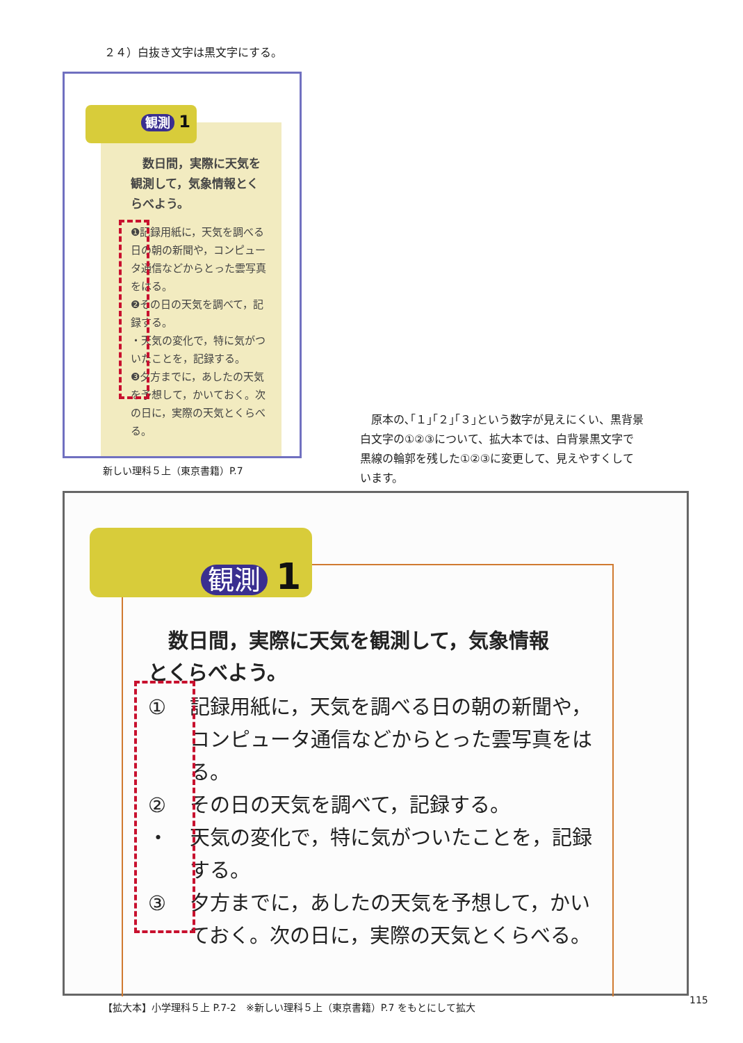２４）白抜き文字は黒文字にする。
観測 1
　数日間，実際に天気を観測して，気象情報とくらべよう。
❶記録用紙に，天気を調べる日の朝の新聞や，コンピュータ通信などからとった雲写真をはる。
❷その日の天気を調べて，記録する。
・天気の変化で，特に気がついたことを，記録する。
❸夕方までに，あしたの天気を予想して，かいておく。次の日に，実際の天気とくらべる。
新しい理科５上（東京書籍）P.7
　原本の､｢１｣｢２｣｢３｣という数字が見えにくい、黒背景白文字の①②③について、拡大本では、白背景黒文字で黒線の輪郭を残した①②③に変更して、見えやすくしています。
観測 1
　数日間，実際に天気を観測して，気象情報とくらべよう。
① 記録用紙に，天気を調べる日の朝の新聞や，コンピュータ通信などからとった雲写真をはる。
② その日の天気を調べて，記録する。
・ 天気の変化で，特に気がついたことを，記録する。
③ 夕方までに，あしたの天気を予想して，かいておく。次の日に，実際の天気とくらべる。
【拡大本】小学理科５上 P.7-2　※新しい理科５上（東京書籍）P.7 をもとにして拡大
115